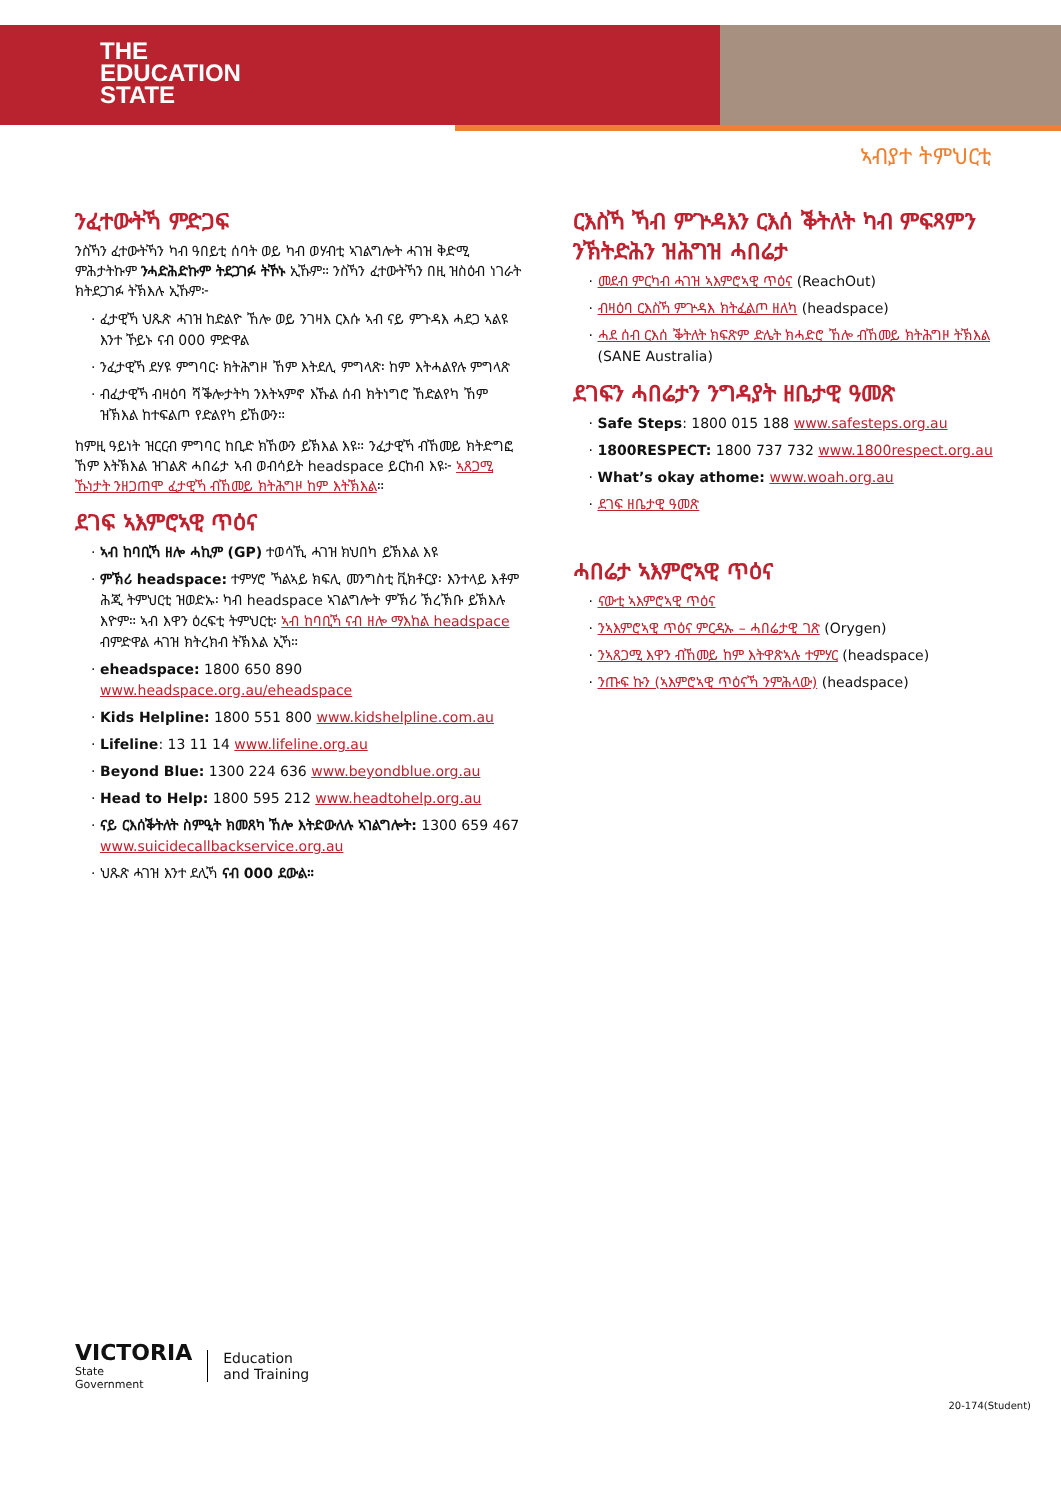THE
EDUCATION
STATE
ኣብያተ ትምህርቲ
ንፈተውትኻ ምድጋፍ
ንስኻን ፈተውትኻን ካብ ዓበይቲ ሰባት ወይ ካብ ወሃብቲ ኣገልግሎት ሓገዝ ቅድሚ ምሕታትኩም ንሓድሕድኩም ትደጋገፉ ትኾኑ ኢኹም። ንስኻን ፈተውትኻን በዚ ዝስዕብ ነገራት ክትደጋገፉ ትኽእሉ ኢኹም፦
ፈታዊኻ ህጹጽ ሓገዝ ከድልዮ ኸሎ ወይ ንገዛእ ርእሱ ኣብ ናይ ምጉዳእ ሓደጋ ኣልዩ እንተ ኾይኑ ናብ 000 ምድዋል
ንፈታዊኻ ደሃዩ ምግባር፡ ክትሕግዞ ኸም እትደሊ ምግላጽ፡ ከም እትሓልየሉ ምግላጽ
ብፈታዊኻ ብዛዕባ ሻቕሎታትካ ንእትኣምኖ እኹል ሰብ ክትነግሮ ኸድልየካ ኸም ዝኽእል ከተፍልጦ የድልየካ ይኸውን።
ከምዚ ዓይነት ዝርርብ ምግባር ከቢድ ክኸውን ይኽእል እዩ። ንፈታዊኻ ብኸመይ ክትድግፎ ኸም እትኽእል ዝገልጽ ሓበሬታ ኣብ ወብሳይት headspace ይርከብ እዩ፦ ኣጸጋሚ ኹነታት ንዘጋጠሞ ፈታዊኻ ብኸመይ ክትሕግዞ ከም እትኽእል።
ደገፍ ኣእምሮኣዊ ጥዕና
ኣብ ከባቢኻ ዘሎ ሓኪም (GP) ተወሳኺ ሓገዝ ክህበካ ይኽእል እዩ
ምኽሪ headspace: ተምሃሮ ኻልኣይ ክፍሊ መንግስቲ ቪክቶርያ፡ እንተላይ እቶም ሕጂ ትምህርቲ ዝወድኡ፡ ካብ headspace ኣገልግሎት ምኽሪ ኽረኽቡ ይኽእሉ እዮም። ኣብ እዋን ዕረፍቲ ትምህርቲ፡ ኣብ ከባቢኻ ናብ ዘሎ ማእከል headspace ብምድዋል ሓገዝ ክትረክብ ትኽእል ኢኻ።
eheadspace: 1800 650 890 www.headspace.org.au/eheadspace
Kids Helpline: 1800 551 800 www.kidshelpline.com.au
Lifeline: 13 11 14 www.lifeline.org.au
Beyond Blue: 1300 224 636 www.beyondblue.org.au
Head to Help: 1800 595 212 www.headtohelp.org.au
ናይ ርእሰቕትለት ስምዒት ክመጸካ ኸሎ እትድውለሉ ኣገልግሎት: 1300 659 467 www.suicidecallbackservice.org.au
ህጹጽ ሓገዝ እንተ ደሊኻ ናብ 000 ደውል።
ርእስኻ ኻብ ምጕዳእን ርእሰ ቕትለት ካብ ምፍጻምን ንኽትድሕን ዝሕግዝ ሓበሬታ
መደብ ምርካብ ሓገዝ ኣእምሮኣዊ ጥዕና (ReachOut)
ብዛዕባ ርእስኻ ምጕዳእ ክትፈልጦ ዘለካ (headspace)
ሓደ ሰብ ርእሰ ቕትለት ክፍጽም ድሌት ክሓድሮ ኸሎ ብኸመይ ክትሕግዞ ትኽእል (SANE Australia)
ደገፍን ሓበሬታን ንግዳያት ዘቤታዊ ዓመጽ
Safe Steps: 1800 015 188 www.safesteps.org.au
1800RESPECT: 1800 737 732 www.1800respect.org.au
What’s okay athome: www.woah.org.au
ደገፍ ዘቤታዊ ዓመጽ
ሓበሬታ ኣእምሮኣዊ ጥዕና
ናውቲ ኣእምሮኣዊ ጥዕና
ንኣእምሮኣዊ ጥዕና ምርዳኡ – ሓበሬታዊ ገጽ (Orygen)
ንኣጸጋሚ እዋን ብኸመይ ከም እትዋጽኣሉ ተምሃር (headspace)
ንጡፍ ኩን (ኣእምሮኣዊ ጥዕናኻ ንምሕላው) (headspace)
VICTORIA
State
Government
Education
and Training
20-174(Student)